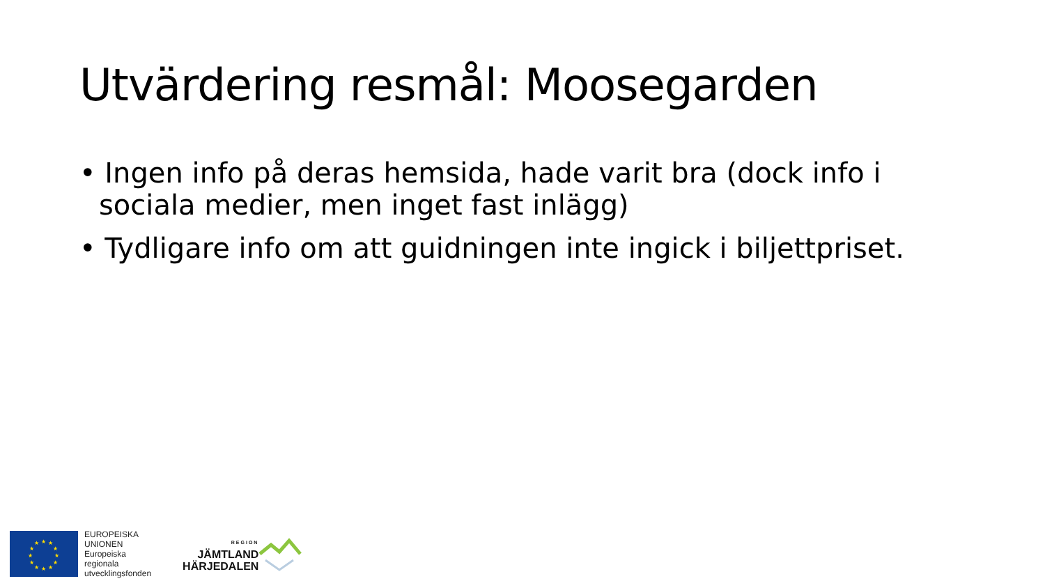Utvärdering resmål: Moosegarden
• Ingen info på deras hemsida, hade varit bra (dock info i sociala medier, men inget fast inlägg)
• Tydligare info om att guidningen inte ingick i biljettpriset.
★
★
★
★
★
★
★
★
★
★
★
★
EUROPEISKA
UNIONEN
Europeiska
regionala
utvecklingsfonden
REGION
JÄMTLAND
HÄRJEDALEN